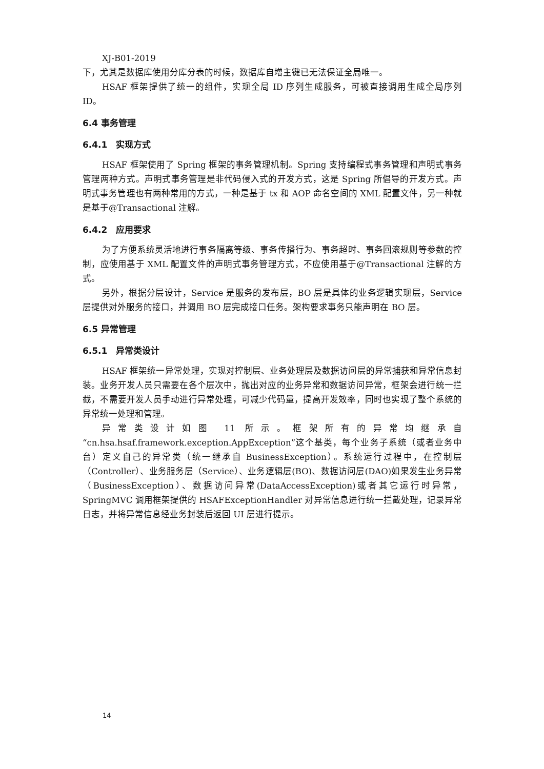XJ-B01-2019
下，尤其是数据库使用分库分表的时候，数据库自增主键已无法保证全局唯一。
HSAF 框架提供了统一的组件，实现全局 ID 序列生成服务，可被直接调用生成全局序列 ID。
6.4 事务管理
6.4.1　实现方式
HSAF 框架使用了 Spring 框架的事务管理机制。Spring 支持编程式事务管理和声明式事务管理两种方式。声明式事务管理是非代码侵入式的开发方式，这是 Spring 所倡导的开发方式。声明式事务管理也有两种常用的方式，一种是基于 tx 和 AOP 命名空间的 XML 配置文件，另一种就是基于@Transactional 注解。
6.4.2　应用要求
为了方便系统灵活地进行事务隔离等级、事务传播行为、事务超时、事务回滚规则等参数的控制，应使用基于 XML 配置文件的声明式事务管理方式，不应使用基于@Transactional 注解的方式。
另外，根据分层设计，Service 是服务的发布层，BO 层是具体的业务逻辑实现层，Service 层提供对外服务的接口，并调用 BO 层完成接口任务。架构要求事务只能声明在 BO 层。
6.5 异常管理
6.5.1　异常类设计
HSAF 框架统一异常处理，实现对控制层、业务处理层及数据访问层的异常捕获和异常信息封装。业务开发人员只需要在各个层次中，抛出对应的业务异常和数据访问异常，框架会进行统一拦截，不需要开发人员手动进行异常处理，可减少代码量，提高开发效率，同时也实现了整个系统的异常统一处理和管理。
异常类设计如图 11 所示。框架所有的异常均继承自“cn.hsa.hsaf.framework.exception.AppException”这个基类，每个业务子系统（或者业务中台）定义自己的异常类（统一继承自 BusinessException）。系统运行过程中，在控制层（Controller）、业务服务层（Service）、业务逻辑层(BO)、数据访问层(DAO)如果发生业务异常（BusinessException）、数据访问异常(DataAccessException)或者其它运行时异常，SpringMVC 调用框架提供的 HSAFExceptionHandler 对异常信息进行统一拦截处理，记录异常日志，并将异常信息经业务封装后返回 UI 层进行提示。
14